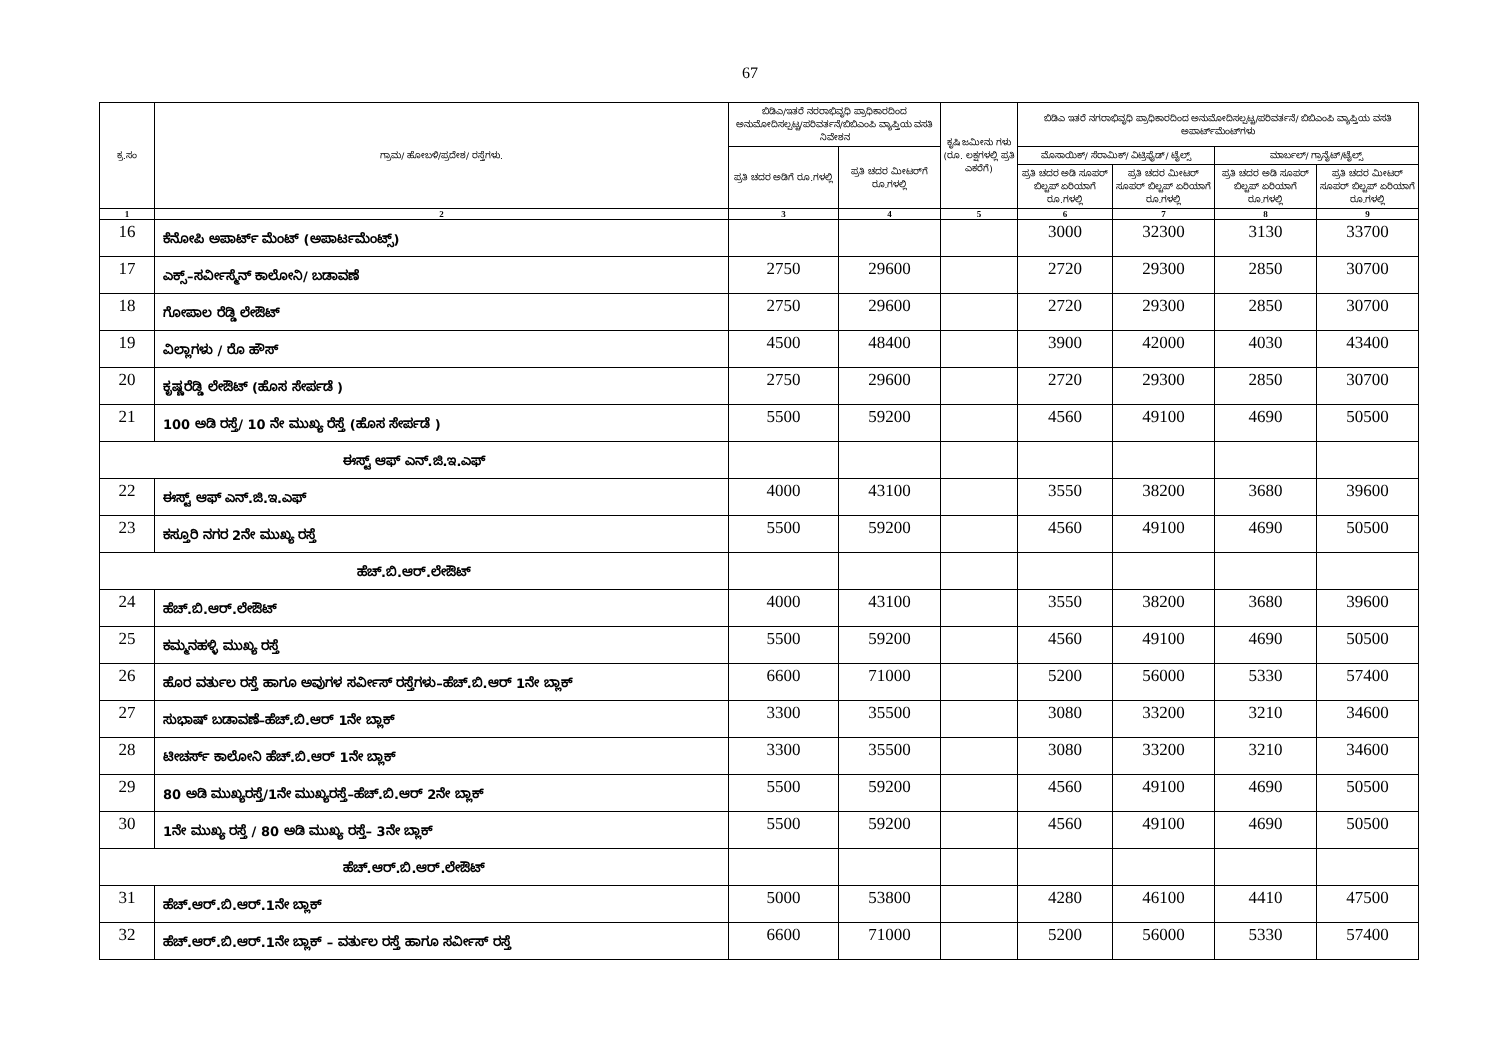67
| ಕ್ರ.ಸಂ | ಗ್ರಾಮ/ ಹೋಬಳಿ/ಪ್ರದೇಶ/ ರಸ್ತೆಗಳು. | ಬಿಡಿಎ/ಇತರೆ ನರರಾಭಿವೃಧಿ ಪ್ರಾಧಿಕಾರದಿಂದ ಅನುಮೋದಿಸಲ್ಪಟ್ಟ/ಪರಿವರ್ತನೆ/ಬಿಬಿಎಂಪಿ ವ್ಯಾಪ್ತಿಯ ವಸತಿ ನಿವೇಶನ | | ಕೃಷಿ ಜಮೀನು ಗಳು (ರೂ. ಲಕ್ಷಗಳಲ್ಲಿ ಪ್ರತಿ ಎಕರೆಗೆ) | ಬಿಡಿಎ ಇತರೆ ನಗರಾಭಿವೃಧಿ ಪ್ರಾಧಿಕಾರದಿಂದ ಅನುಮೋದಿಸಲ್ಪಟ್ಟ/ಪರಿವರ್ತನೆ/ ಬಿಬಿಎಂಪಿ ವ್ಯಾಪ್ತಿಯ ವಸತಿ ಅಪಾರ್ಟ್‌ಮೆಂಟ್‌ಗಳು | | | |
| --- | --- | --- | --- | --- | --- | --- | --- | --- |
| | | ಪ್ರತಿ ಚದರ ಅಡಿಗೆ ರೂ.ಗಳಲ್ಲಿ | ಪ್ರತಿ ಚದರ ಮೀಟರ್‌ಗೆ ರೂ.ಗಳಲ್ಲಿ | | ಮೊಸಾಯಿಕ್/ ಸೆರಾಮಿಕ್/ ವಿಟ್ರಿಫೈಡ್/ ಟೈಲ್ಸ್ | | ಮಾರ್ಬಲ್/ ಗ್ರಾನೈಟ್/ಟೈಲ್ಸ್ | |
| | | | | | ಪ್ರತಿ ಚದರ ಅಡಿ ಸೂಪರ್ ಬಿಲ್ಟಪ್ ಏರಿಯಾಗೆ ರೂ.ಗಳಲ್ಲಿ | ಪ್ರತಿ ಚದರ ಮೀಟರ್ ಸೂಪರ್ ಬಿಲ್ಟಪ್ ಏರಿಯಾಗೆ ರೂ.ಗಳಲ್ಲಿ | ಪ್ರತಿ ಚದರ ಅಡಿ ಸೂಪರ್ ಬಿಲ್ಟಪ್ ಏರಿಯಾಗೆ ರೂ.ಗಳಲ್ಲಿ | ಪ್ರತಿ ಚದರ ಮೀಟರ್ ಸೂಪರ್ ಬಿಲ್ಟಪ್ ಏರಿಯಾಗೆ ರೂ.ಗಳಲ್ಲಿ |
| 1 | 2 | 3 | 4 | 5 | 6 | 7 | 8 | 9 |
| 16 | ಕೆನೋಪಿ ಅಪಾರ್ಟ್ ಮೆಂಟ್ (ಅಪಾರ್ಟಮೆಂಟ್ಸ್) | | | | 3000 | 32300 | 3130 | 33700 |
| 17 | ಎಕ್ಸ್–ಸರ್ವೀಸ್ಮೆನ್ ಕಾಲೋನಿ/ ಬಡಾವಣೆ | 2750 | 29600 | | 2720 | 29300 | 2850 | 30700 |
| 18 | ಗೋಪಾಲ ರೆಡ್ಡಿ ಲೇಔಟ್ | 2750 | 29600 | | 2720 | 29300 | 2850 | 30700 |
| 19 | ವಿಲ್ಲಾಗಳು / ರೊ ಹೌಸ್ | 4500 | 48400 | | 3900 | 42000 | 4030 | 43400 |
| 20 | ಕೃಷ್ಣರೆಡ್ಡಿ ಲೇಔಟ್ (ಹೊಸ ಸೇರ್ಪಡೆ ) | 2750 | 29600 | | 2720 | 29300 | 2850 | 30700 |
| 21 | 100 ಅಡಿ ರಸ್ತೆ/ 10 ನೇ ಮುಖ್ಯ ರೆಸ್ತೆ (ಹೊಸ ಸೇರ್ಪಡೆ ) | 5500 | 59200 | | 4560 | 49100 | 4690 | 50500 |
| ಈಸ್ಟ್ ಆಫ್ ಎನ್.ಜಿ.ಇ.ಎಫ್ | | | | | | | | |
| 22 | ಈಸ್ಟ್ ಆಫ್ ಎನ್.ಜಿ.ಇ.ಎಫ್ | 4000 | 43100 | | 3550 | 38200 | 3680 | 39600 |
| 23 | ಕಸ್ತೂರಿ ನಗರ 2ನೇ ಮುಖ್ಯ ರಸ್ತೆ | 5500 | 59200 | | 4560 | 49100 | 4690 | 50500 |
| ಹೆಚ್.ಬಿ.ಆರ್.ಲೇಔಟ್ | | | | | | | | |
| 24 | ಹೆಚ್.ಬಿ.ಆರ್.ಲೇಔಟ್ | 4000 | 43100 | | 3550 | 38200 | 3680 | 39600 |
| 25 | ಕಮ್ಮನಹಳ್ಳಿ ಮುಖ್ಯ ರಸ್ತೆ | 5500 | 59200 | | 4560 | 49100 | 4690 | 50500 |
| 26 | ಹೊರ ವರ್ತುಲ ರಸ್ತೆ ಹಾಗೂ ಅವುಗಳ ಸರ್ವೀಸ್ ರಸ್ತೆಗಳು–ಹೆಚ್.ಬಿ.ಆರ್ 1ನೇ ಬ್ಲಾಕ್ | 6600 | 71000 | | 5200 | 56000 | 5330 | 57400 |
| 27 | ಸುಭಾಷ್ ಬಡಾವಣೆ–ಹೆಚ್.ಬಿ.ಆರ್ 1ನೇ ಬ್ಲಾಕ್ | 3300 | 35500 | | 3080 | 33200 | 3210 | 34600 |
| 28 | ಟೀಚರ್ಸ್ ಕಾಲೋನಿ ಹೆಚ್.ಬಿ.ಆರ್ 1ನೇ ಬ್ಲಾಕ್ | 3300 | 35500 | | 3080 | 33200 | 3210 | 34600 |
| 29 | 80 ಅಡಿ ಮುಖ್ಯರಸ್ತೆ/1ನೇ ಮುಖ್ಯರಸ್ತೆ–ಹೆಚ್.ಬಿ.ಆರ್ 2ನೇ ಬ್ಲಾಕ್ | 5500 | 59200 | | 4560 | 49100 | 4690 | 50500 |
| 30 | 1ನೇ ಮುಖ್ಯ ರಸ್ತೆ / 80 ಅಡಿ ಮುಖ್ಯ ರಸ್ತೆ– 3ನೇ ಬ್ಲಾಕ್ | 5500 | 59200 | | 4560 | 49100 | 4690 | 50500 |
| ಹೆಚ್.ಆರ್.ಬಿ.ಆರ್.ಲೇಔಟ್ | | | | | | | | |
| 31 | ಹೆಚ್.ಆರ್.ಬಿ.ಆರ್.1ನೇ ಬ್ಲಾಕ್ | 5000 | 53800 | | 4280 | 46100 | 4410 | 47500 |
| 32 | ಹೆಚ್.ಆರ್.ಬಿ.ಆರ್.1ನೇ ಬ್ಲಾಕ್ – ವರ್ತುಲ ರಸ್ತೆ ಹಾಗೂ ಸರ್ವೀಸ್ ರಸ್ತೆ | 6600 | 71000 | | 5200 | 56000 | 5330 | 57400 |